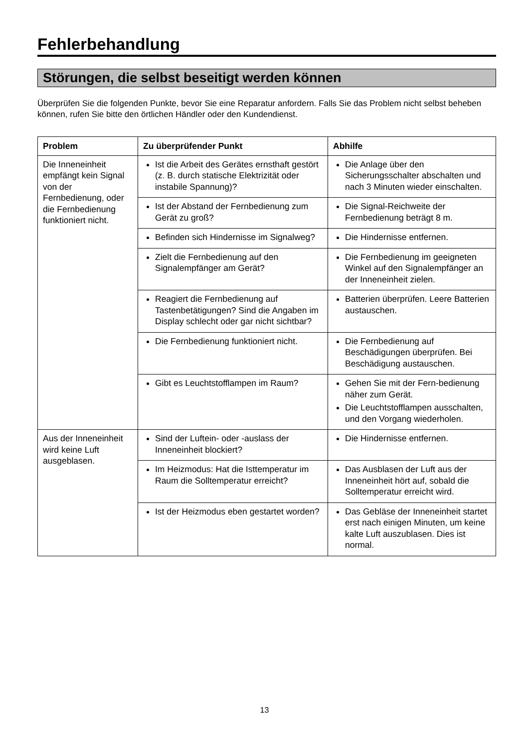Fehlerbehandlung
Störungen, die selbst beseitigt werden können
Überprüfen Sie die folgenden Punkte, bevor Sie eine Reparatur anfordern. Falls Sie das Problem nicht selbst beheben können, rufen Sie bitte den örtlichen Händler oder den Kundendienst.
| Problem | Zu überprüfender Punkt | Abhilfe |
| --- | --- | --- |
| Die Inneneinheit empfängt kein Signal von der Fernbedienung, oder die Fernbedienung funktioniert nicht. | Ist die Arbeit des Gerätes ernsthaft gestört (z. B. durch statische Elektrizität oder instabile Spannung)? | Die Anlage über den Sicherungsschalter abschalten und nach 3 Minuten wieder einschalten. |
| | Ist der Abstand der Fernbedienung zum Gerät zu groß? | Die Signal-Reichweite der Fernbedienung beträgt 8 m. |
| | Befinden sich Hindernisse im Signalweg? | Die Hindernisse entfernen. |
| | Zielt die Fernbedienung auf den Signalempfänger am Gerät? | Die Fernbedienung im geeigneten Winkel auf den Signalempfänger an der Inneneinheit zielen. |
| | Reagiert die Fernbedienung auf Tastenbetätigungen? Sind die Angaben im Display schlecht oder gar nicht sichtbar? | Batterien überprüfen. Leere Batterien austauschen. |
| | Die Fernbedienung funktioniert nicht. | Die Fernbedienung auf Beschädigungen überprüfen. Bei Beschädigung austauschen. |
| | Gibt es Leuchtstofflampen im Raum? | Gehen Sie mit der Fern-bedienung näher zum Gerät. Die Leuchtstofflampen ausschalten, und den Vorgang wiederholen. |
| Aus der Inneneinheit wird keine Luft ausgeblasen. | Sind der Luftein- oder -auslass der Inneneinheit blockiert? | Die Hindernisse entfernen. |
| | Im Heizmodus: Hat die Isttemperatur im Raum die Solltemperatur erreicht? | Das Ausblasen der Luft aus der Inneneinheit hört auf, sobald die Solltemperatur erreicht wird. |
| | Ist der Heizmodus eben gestartet worden? | Das Gebläse der Inneneinheit startet erst nach einigen Minuten, um keine kalte Luft auszublasen. Dies ist normal. |
13